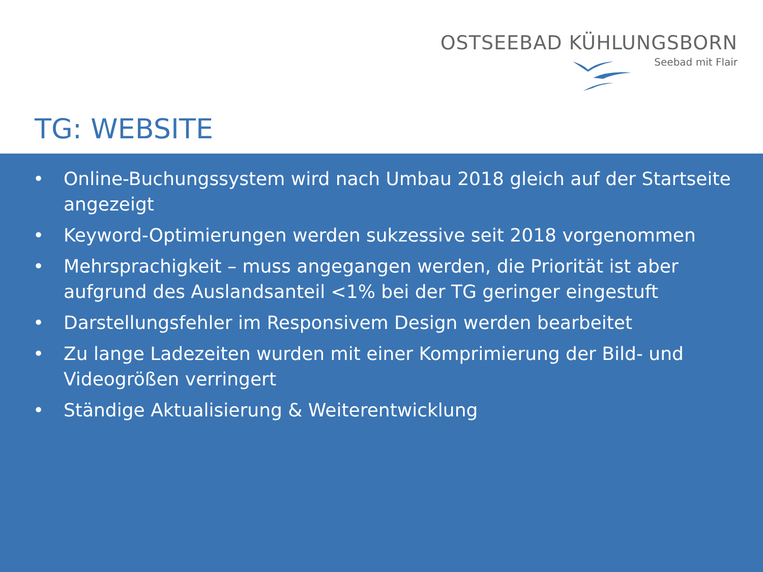OSTSEEBAD KÜHLUNGSBORN
Seebad mit Flair
TG: WEBSITE
• Online-Buchungssystem wird nach Umbau 2018 gleich auf der Startseite angezeigt
• Keyword-Optimierungen werden sukzessive seit 2018 vorgenommen
• Mehrsprachigkeit – muss angegangen werden, die Priorität ist aber aufgrund des Auslandsanteil <1% bei der TG geringer eingestuft
• Darstellungsfehler im Responsivem Design werden bearbeitet
• Zu lange Ladezeiten wurden mit einer Komprimierung der Bild- und Videogrößen verringert
• Ständige Aktualisierung & Weiterentwicklung